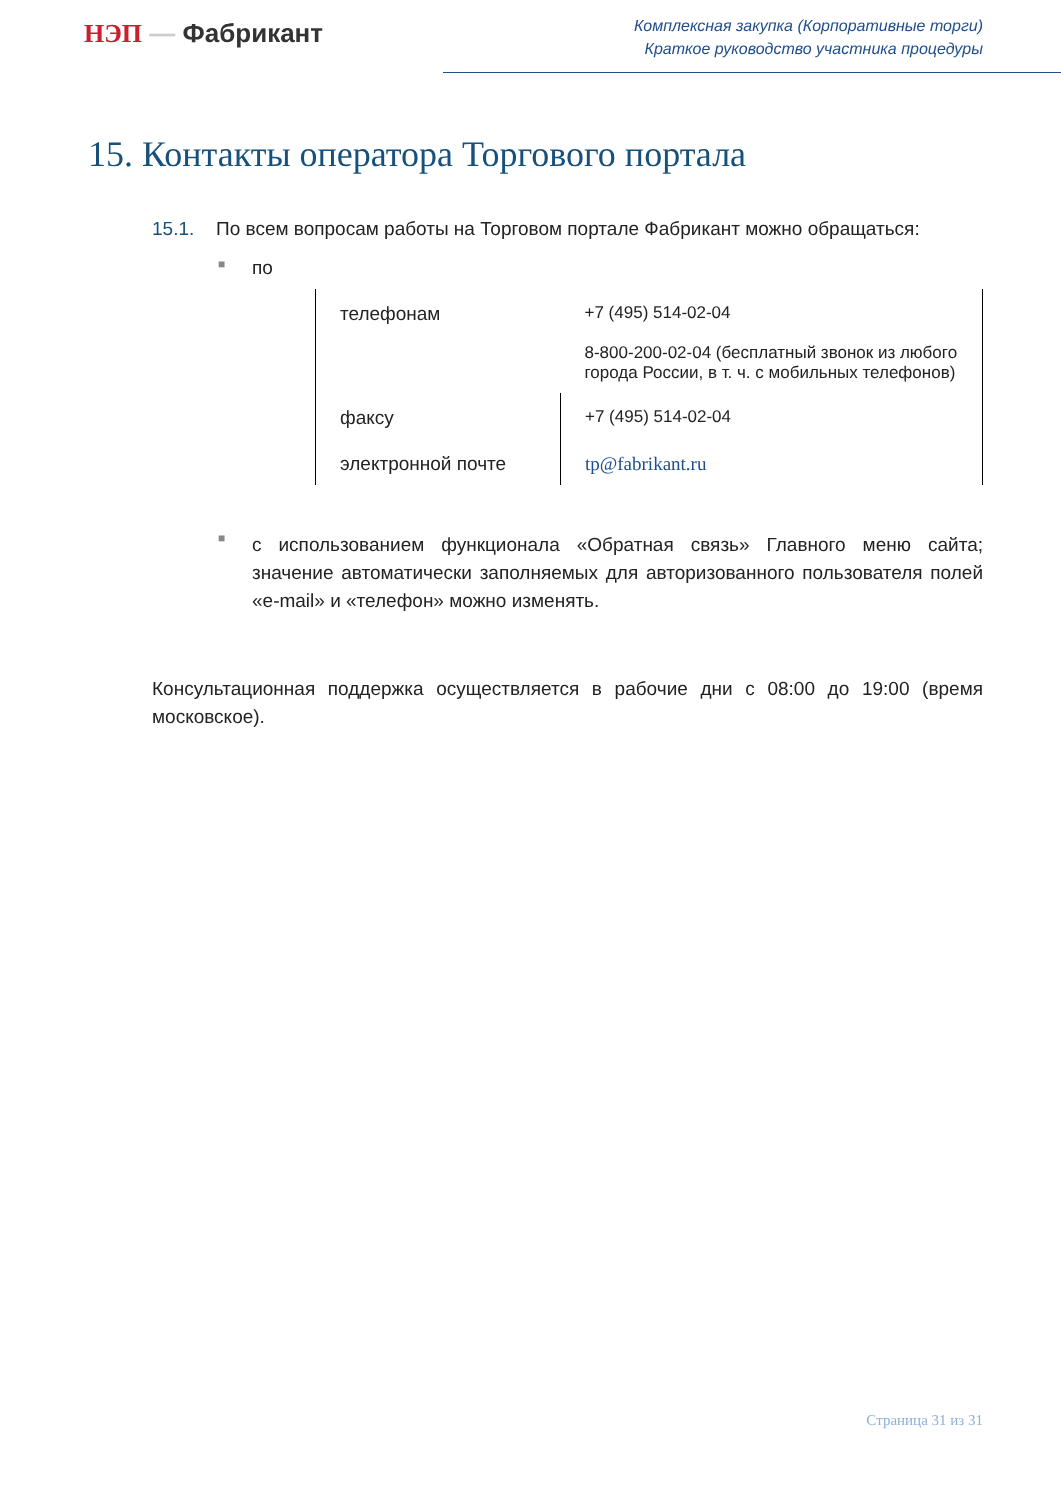НЭП — Фабрикант
Комплексная закупка (Корпоративные торги)
Краткое руководство участника процедуры
15. Контакты оператора Торгового портала
15.1. По всем вопросам работы на Торговом портале Фабрикант можно обращаться:
■ по
| телефонам | +7 (495) 514-02-04 8-800-200-02-04 (бесплатный звонок из любого города России, в т. ч. с мобильных телефонов) |
| факсу | +7 (495) 514-02-04 |
| электронной почте | tp@fabrikant.ru |
■ с использованием функционала «Обратная связь» Главного меню сайта; значение автоматически заполняемых для авторизованного пользователя полей «e-mail» и «телефон» можно изменять.
Консультационная поддержка осуществляется в рабочие дни с 08:00 до 19:00 (время московское).
Страница 31 из 31